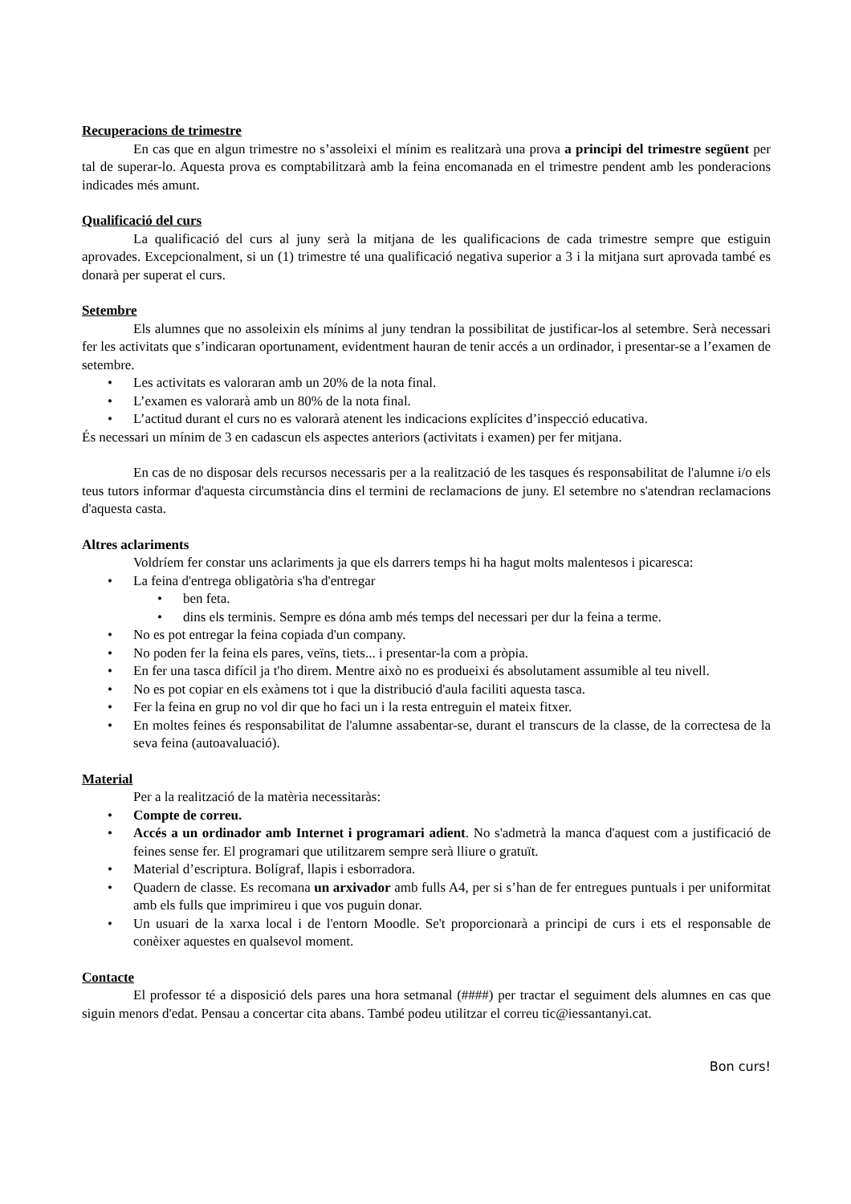Recuperacions de trimestre
En cas que en algun trimestre no s’assoleixi el mínim es realitzarà una prova a principi del trimestre següent per tal de superar-lo. Aquesta prova es comptabilitzarà amb la feina encomanada en el trimestre pendent amb les ponderacions indicades més amunt.
Qualificació del curs
La qualificació del curs al juny serà la mitjana de les qualificacions de cada trimestre sempre que estiguin aprovades. Excepcionalment, si un (1) trimestre té una qualificació negativa superior a 3 i la mitjana surt aprovada també es donarà per superat el curs.
Setembre
Els alumnes que no assoleixin els mínims al juny tendran la possibilitat de justificar-los al setembre. Serà necessari fer les activitats que s’indicaran oportunament, evidentment hauran de tenir accés a un ordinador, i presentar-se a l’examen de setembre.
• Les activitats es valoraran amb un 20% de la nota final.
• L’examen es valorarà amb un 80% de la nota final.
• L’actitud durant el curs no es valorarà atenent les indicacions explícites d’inspecció educativa.
És necessari un mínim de 3 en cadascun els aspectes anteriors (activitats i examen) per fer mitjana.
En cas de no disposar dels recursos necessaris per a la realització de les tasques és responsabilitat de l'alumne i/o els teus tutors informar d'aquesta circumstància dins el termini de reclamacions de juny. El setembre no s'atendran reclamacions d'aquesta casta.
Altres aclariments
Voldríem fer constar uns aclariments ja que els darrers temps hi ha hagut molts malentesos i picaresca:
• La feina d'entrega obligatòria s'ha d'entregar
• ben feta.
• dins els terminis. Sempre es dóna amb més temps del necessari per dur la feina a terme.
• No es pot entregar la feina copiada d'un company.
• No poden fer la feina els pares, veïns, tiets... i presentar-la com a pròpia.
• En fer una tasca difícil ja t'ho direm. Mentre això no es produeixi és absolutament assumible al teu nivell.
• No es pot copiar en els exàmens tot i que la distribució d'aula faciliti aquesta tasca.
• Fer la feina en grup no vol dir que ho faci un i la resta entreguin el mateix fitxer.
• En moltes feines és responsabilitat de l'alumne assabentar-se, durant el transcurs de la classe, de la correctesa de la seva feina (autoavaluació).
Material
Per a la realització de la matèria necessitaràs:
• Compte de correu.
• Accés a un ordinador amb Internet i programari adient. No s'admetrà la manca d'aquest com a justificació de feines sense fer. El programari que utilitzarem sempre serà lliure o gratuït.
• Material d’escriptura. Bolígraf, llapis i esborradora.
• Quadern de classe. Es recomana un arxivador amb fulls A4, per si s’han de fer entregues puntuals i per uniformitat amb els fulls que imprimireu i que vos puguin donar.
• Un usuari de la xarxa local i de l'entorn Moodle. Se't proporcionarà a principi de curs i ets el responsable de conèixer aquestes en qualsevol moment.
Contacte
El professor té a disposició dels pares una hora setmanal (####) per tractar el seguiment dels alumnes en cas que siguin menors d'edat. Pensau a concertar cita abans. També podeu utilitzar el correu tic@iessantanyi.cat.
Bon curs!